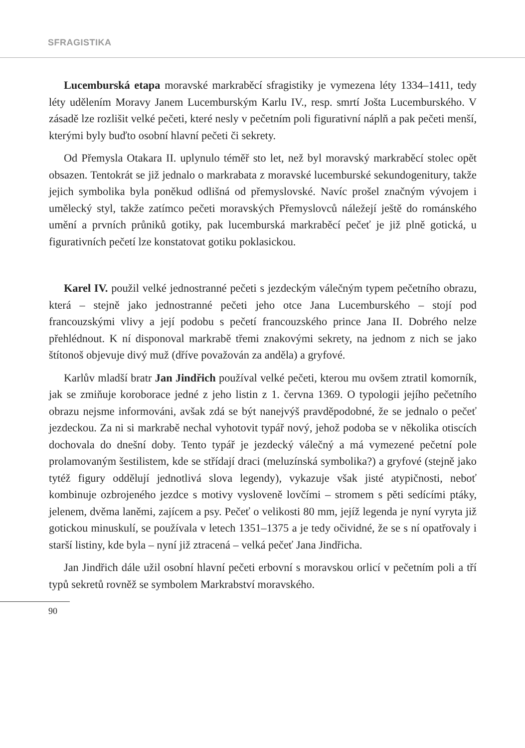SFRAGISTIKA
Lucemburská etapa moravské markraběcí sfragistiky je vymezena léty 1334–1411, tedy léty udělením Moravy Janem Lucemburským Karlu IV., resp. smrtí Jošta Lucemburského. V zásadě lze rozlišit velké pečeti, které nesly v pečetním poli figurativní náplň a pak pečeti menší, kterými byly buďto osobní hlavní pečeti či sekrety.
Od Přemysla Otakara II. uplynulo téměř sto let, než byl moravský markraběcí stolec opět obsazen. Tentokrát se již jednalo o markrabata z moravské lucemburské sekundogenitury, takže jejich symbolika byla poněkud odlišná od přemyslovské. Navíc prošel značným vývojem i umělecký styl, takže zatímco pečeti moravských Přemyslovců náležejí ještě do románského umění a prvních průniků gotiky, pak lucemburská markraběcí pečeť je již plně gotická, u figurativních pečetí lze konstatovat gotiku poklasickou.
Karel IV. použil velké jednostranné pečeti s jezdeckým válečným typem pečetního obrazu, která – stejně jako jednostranné pečeti jeho otce Jana Lucemburského – stojí pod francouzskými vlivy a její podobu s pečetí francouzského prince Jana II. Dobrého nelze přehlédnout. K ní disponoval markrabě třemi znakovými sekrety, na jednom z nich se jako štítonoš objevuje divý muž (dříve považován za anděla) a gryfové.
Karlův mladší bratr Jan Jindřich používal velké pečeti, kterou mu ovšem ztratil komorník, jak se zmiňuje koroborace jedné z jeho listin z 1. června 1369. O typologii jejího pečetního obrazu nejsme informováni, avšak zdá se být nanejvýš pravděpodobné, že se jednalo o pečeť jezdeckou. Za ni si markrabě nechal vyhotovit typář nový, jehož podoba se v několika otiscích dochovala do dnešní doby. Tento typář je jezdecký válečný a má vymezené pečetní pole prolamovaným šestilistem, kde se střídají draci (meluzínská symbolika?) a gryfové (stejně jako tytéž figury oddělují jednotlivá slova legendy), vykazuje však jisté atypičnosti, neboť kombinuje ozbrojeného jezdce s motivy vysloveně lovčími – stromem s pěti sedícími ptáky, jelenem, dvěma laněmi, zajícem a psy. Pečeť o velikosti 80 mm, jejíž legenda je nyní vyryta již gotickou minuskulí, se používala v letech 1351–1375 a je tedy očividné, že se s ní opatřovaly i starší listiny, kde byla – nyní již ztracená – velká pečeť Jana Jindřicha.
Jan Jindřich dále užil osobní hlavní pečeti erbovní s moravskou orlicí v pečetním poli a tří typů sekretů rovněž se symbolem Markrabství moravského.
90